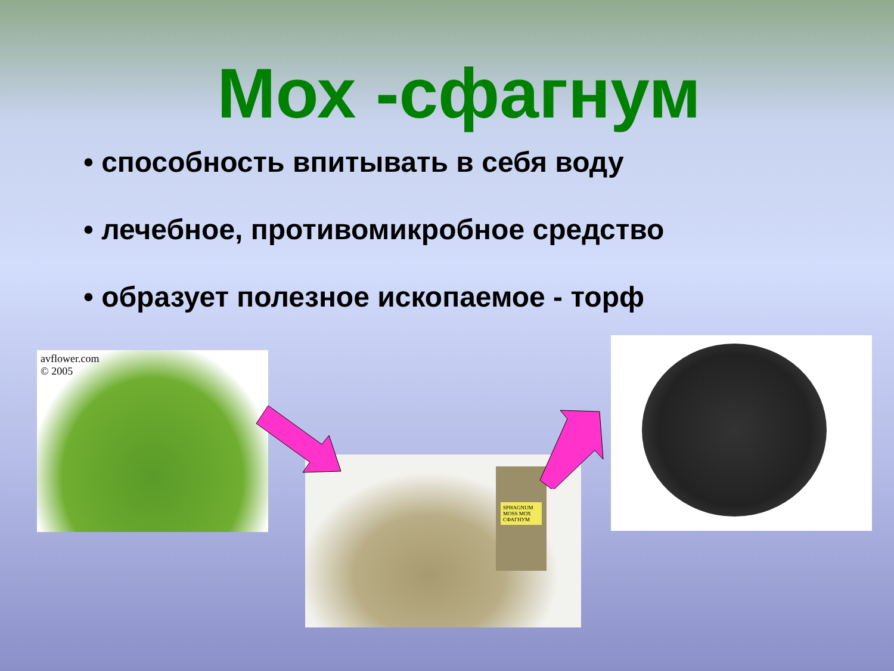Мох -сфагнум
• способность впитывать в себя воду
• лечебное, противомикробное средство
• образует полезное ископаемое - торф
avflower.com
© 2005
SPHAGNUM MOSS МОХ СФАГНУМ